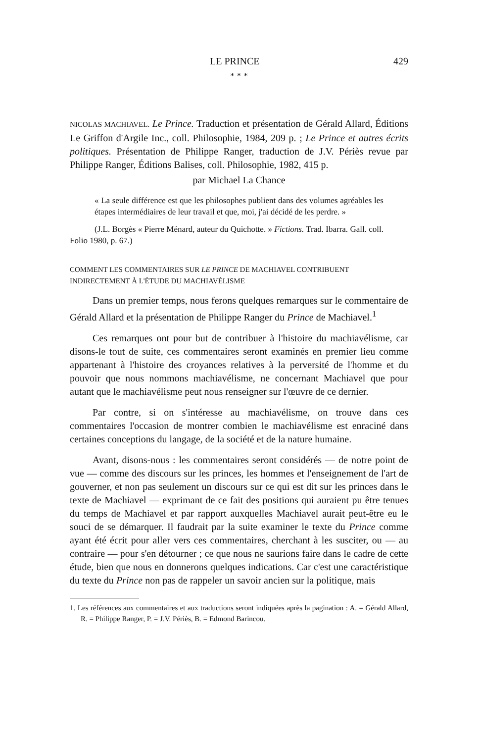LE PRINCE 429
* * *
NICOLAS MACHIAVEL. Le Prince. Traduction et présentation de Gérald Allard, Éditions Le Griffon d'Argile Inc., coll. Philosophie, 1984, 209 p. ; Le Prince et autres écrits politiques. Présentation de Philippe Ranger, traduction de J.V. Périès revue par Philippe Ranger, Éditions Balises, coll. Philosophie, 1982, 415 p.
par Michael La Chance
« La seule différence est que les philosophes publient dans des volumes agréables les étapes intermédiaires de leur travail et que, moi, j'ai décidé de les perdre. »
(J.L. Borgès « Pierre Ménard, auteur du Quichotte. » Fictions. Trad. Ibarra. Gall. coll. Folio 1980, p. 67.)
COMMENT LES COMMENTAIRES SUR LE PRINCE DE MACHIAVEL CONTRIBUENT INDIRECTEMENT À L'ÉTUDE DU MACHIAVÉLISME
Dans un premier temps, nous ferons quelques remarques sur le commentaire de Gérald Allard et la présentation de Philippe Ranger du Prince de Machiavel.<sup>1</sup>
Ces remarques ont pour but de contribuer à l'histoire du machiavélisme, car disons-le tout de suite, ces commentaires seront examinés en premier lieu comme appartenant à l'histoire des croyances relatives à la perversité de l'homme et du pouvoir que nous nommons machiavélisme, ne concernant Machiavel que pour autant que le machiavélisme peut nous renseigner sur l'œuvre de ce dernier.
Par contre, si on s'intéresse au machiavélisme, on trouve dans ces commentaires l'occasion de montrer combien le machiavélisme est enraciné dans certaines conceptions du langage, de la société et de la nature humaine.
Avant, disons-nous : les commentaires seront considérés — de notre point de vue — comme des discours sur les princes, les hommes et l'enseignement de l'art de gouverner, et non pas seulement un discours sur ce qui est dit sur les princes dans le texte de Machiavel — exprimant de ce fait des positions qui auraient pu être tenues du temps de Machiavel et par rapport auxquelles Machiavel aurait peut-être eu le souci de se démarquer. Il faudrait par la suite examiner le texte du Prince comme ayant été écrit pour aller vers ces commentaires, cherchant à les susciter, ou — au contraire — pour s'en détourner ; ce que nous ne saurions faire dans le cadre de cette étude, bien que nous en donnerons quelques indications. Car c'est une caractéristique du texte du Prince non pas de rappeler un savoir ancien sur la politique, mais
1. Les références aux commentaires et aux traductions seront indiquées après la pagination : A. = Gérald Allard, R. = Philippe Ranger, P. = J.V. Périès, B. = Edmond Barincou.